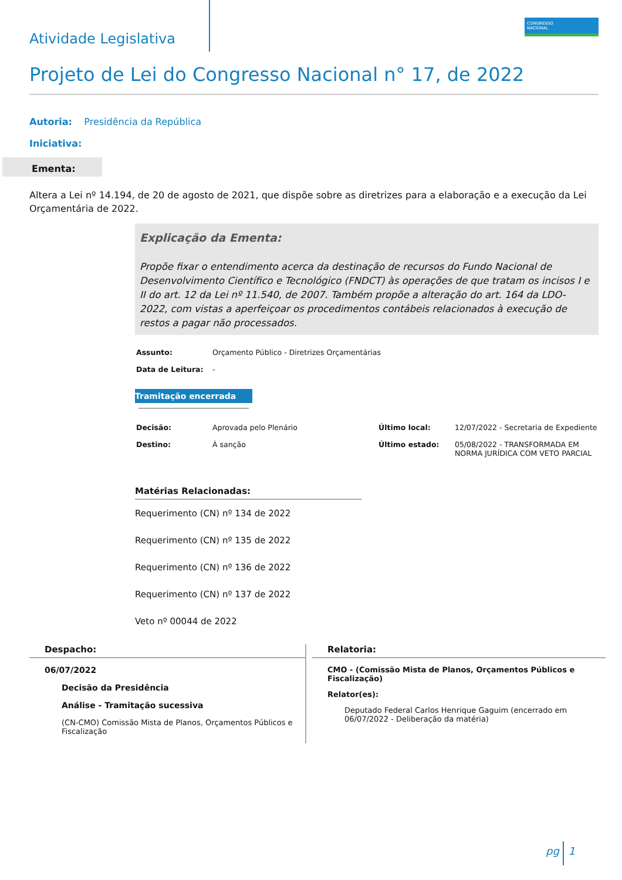CONGRESSO
NACIONAL
Atividade Legislativa
Projeto de Lei do Congresso Nacional n° 17, de 2022
Autoria: Presidência da República
Iniciativa:
Ementa:
Altera a Lei nº 14.194, de 20 de agosto de 2021, que dispõe sobre as diretrizes para a elaboração e a execução da Lei Orçamentária de 2022.
Explicação da Ementa:
Propõe fixar o entendimento acerca da destinação de recursos do Fundo Nacional de Desenvolvimento Científico e Tecnológico (FNDCT) às operações de que tratam os incisos I e II do art. 12 da Lei nº 11.540, de 2007. Também propõe a alteração do art. 164 da LDO-2022, com vistas a aperfeiçoar os procedimentos contábeis relacionados à execução de restos a pagar não processados.
| Assunto: | Orçamento Público - Diretrizes Orçamentárias |
| Data de Leitura: | - |
Tramitação encerrada
| Decisão: | Aprovada pelo Plenário | Último local: | 12/07/2022 - Secretaria de Expediente |
| Destino: | À sanção | Último estado: | 05/08/2022 - TRANSFORMADA EM NORMA JURÍDICA COM VETO PARCIAL |
Matérias Relacionadas:
Requerimento (CN) nº 134 de 2022
Requerimento (CN) nº 135 de 2022
Requerimento (CN) nº 136 de 2022
Requerimento (CN) nº 137 de 2022
Veto nº 00044 de 2022
Despacho:
06/07/2022
Decisão da Presidência
Análise - Tramitação sucessiva
(CN-CMO) Comissão Mista de Planos, Orçamentos Públicos e Fiscalização
Relatoria:
CMO - (Comissão Mista de Planos, Orçamentos Públicos e Fiscalização)
Relator(es):
Deputado Federal Carlos Henrique Gaguim (encerrado em 06/07/2022 - Deliberação da matéria)
pg 1